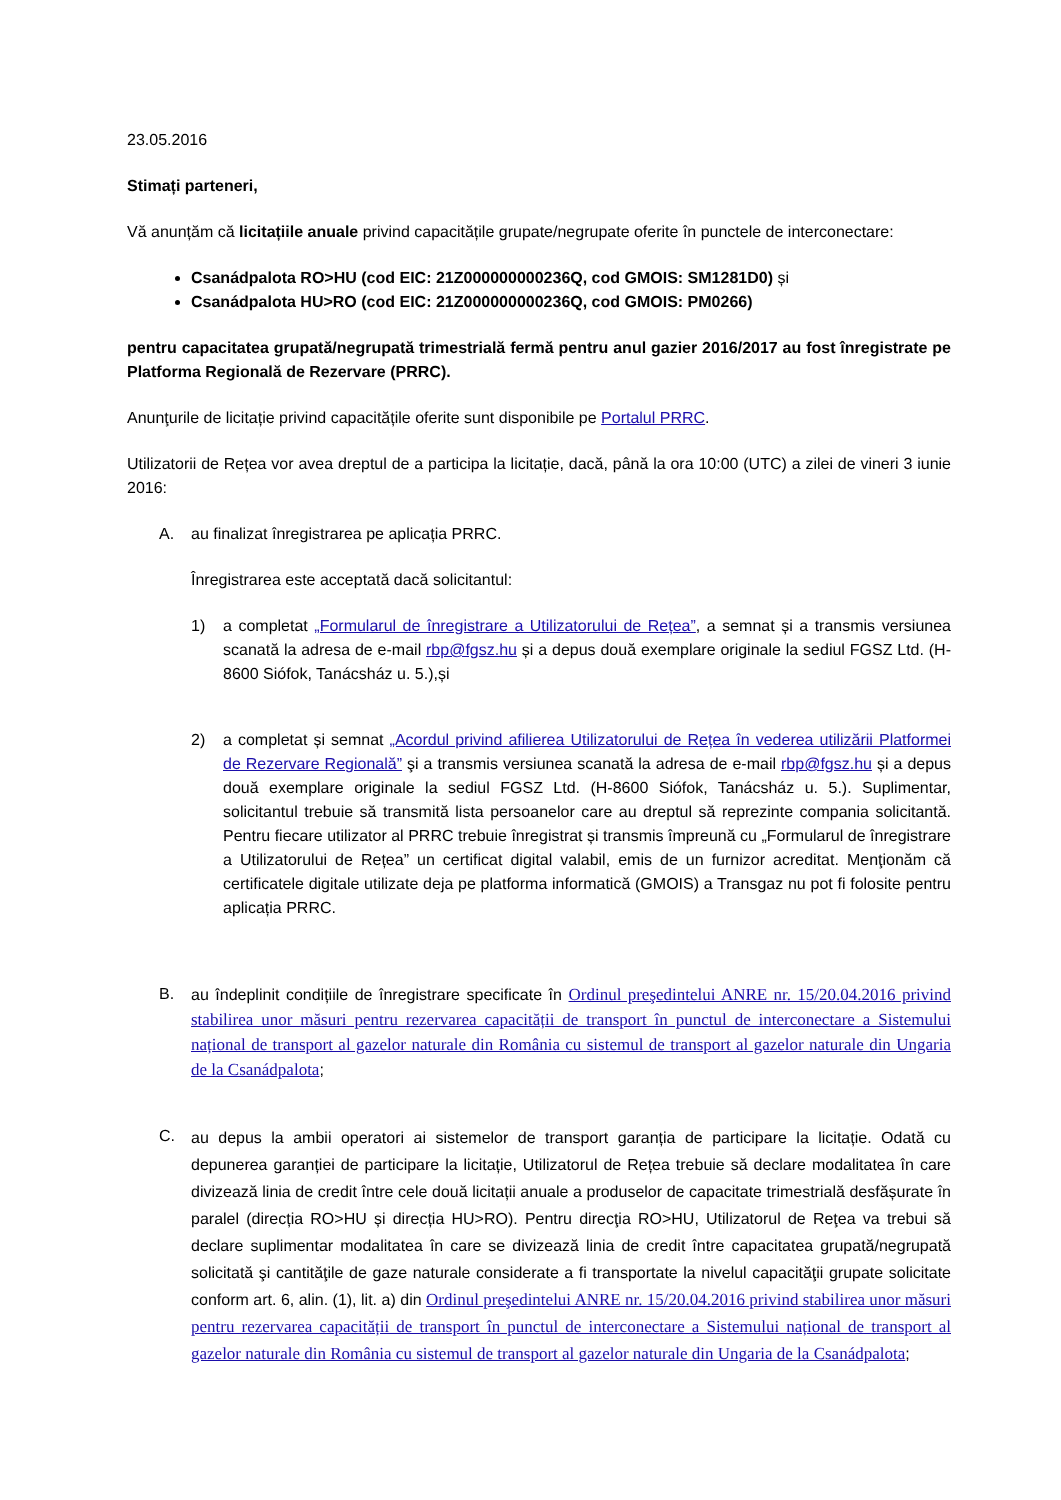23.05.2016
Stimați parteneri,
Vă anunțăm că licitațiile anuale privind capacitățile grupate/negrupate oferite în punctele de interconectare:
Csanádpalota RO>HU (cod EIC: 21Z000000000236Q, cod GMOIS: SM1281D0) și
Csanádpalota HU>RO (cod EIC: 21Z000000000236Q, cod GMOIS: PM0266)
pentru capacitatea grupată/negrupată trimestrială fermă pentru anul gazier 2016/2017 au fost înregistrate pe Platforma Regională de Rezervare (PRRC).
Anunţurile de licitație privind capacitățile oferite sunt disponibile pe Portalul PRRC.
Utilizatorii de Rețea vor avea dreptul de a participa la licitație, dacă, până la ora 10:00 (UTC) a zilei de vineri 3 iunie 2016:
A. au finalizat înregistrarea pe aplicația PRRC.
Înregistrarea este acceptată dacă solicitantul:
1) a completat „Formularul de înregistrare a Utilizatorului de Rețea”, a semnat și a transmis versiunea scanată la adresa de e-mail rbp@fgsz.hu și a depus două exemplare originale la sediul FGSZ Ltd. (H-8600 Siófok, Tanácsház u. 5.),și
2) a completat și semnat „Acordul privind afilierea Utilizatorului de Rețea în vederea utilizării Platformei de Rezervare Regională” şi a transmis versiunea scanată la adresa de e-mail rbp@fgsz.hu și a depus două exemplare originale la sediul FGSZ Ltd. (H-8600 Siófok, Tanácsház u. 5.). Suplimentar, solicitantul trebuie să transmită lista persoanelor care au dreptul să reprezinte compania solicitantă. Pentru fiecare utilizator al PRRC trebuie înregistrat și transmis împreună cu „Formularul de înregistrare a Utilizatorului de Rețea” un certificat digital valabil, emis de un furnizor acreditat. Menţionăm că certificatele digitale utilizate deja pe platforma informatică (GMOIS) a Transgaz nu pot fi folosite pentru aplicația PRRC.
B. au îndeplinit condițiile de înregistrare specificate în Ordinul preşedintelui ANRE nr. 15/20.04.2016 privind stabilirea unor măsuri pentru rezervarea capacității de transport în punctul de interconectare a Sistemului național de transport al gazelor naturale din România cu sistemul de transport al gazelor naturale din Ungaria de la Csanádpalota;
C.
au depus la ambii operatori ai sistemelor de transport garanția de participare la licitație. Odată cu depunerea garanției de participare la licitație, Utilizatorul de Rețea trebuie să declare modalitatea în care divizează linia de credit între cele două licitații anuale a produselor de capacitate trimestrială desfășurate în paralel (direcția RO>HU și direcția HU>RO). Pentru direcţia RO>HU, Utilizatorul de Reţea va trebui să declare suplimentar modalitatea în care se divizează linia de credit între capacitatea grupată/negrupată solicitată şi cantităţile de gaze naturale considerate a fi transportate la nivelul capacităţii grupate solicitate conform art. 6, alin. (1), lit. a) din Ordinul preşedintelui ANRE nr. 15/20.04.2016 privind stabilirea unor măsuri pentru rezervarea capacității de transport în punctul de interconectare a Sistemului național de transport al gazelor naturale din România cu sistemul de transport al gazelor naturale din Ungaria de la Csanádpalota;